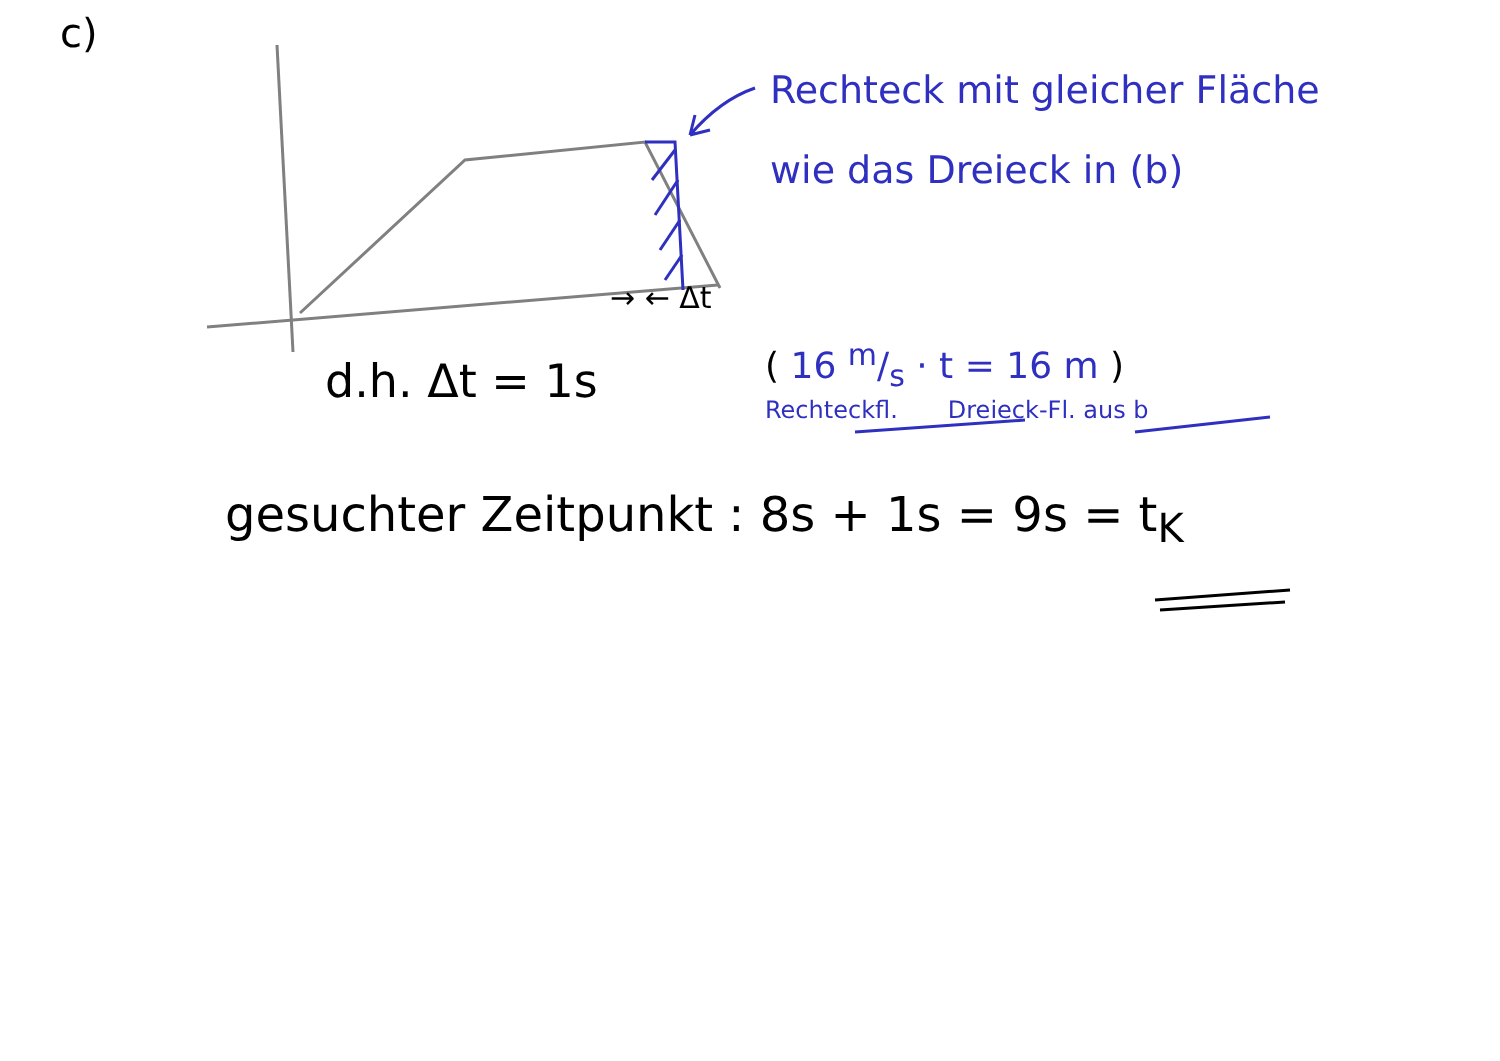c)
Rechteck mit gleicher Fläche
wie das Dreieck in (b)
→ ← Δt
d.h. Δt = 1s
( 16 m/s · t = 16 m )
Rechteckfl. Dreieck-Fl. aus b
gesuchter Zeitpunkt : 8s + 1s = 9s = t<sub>K</sub>